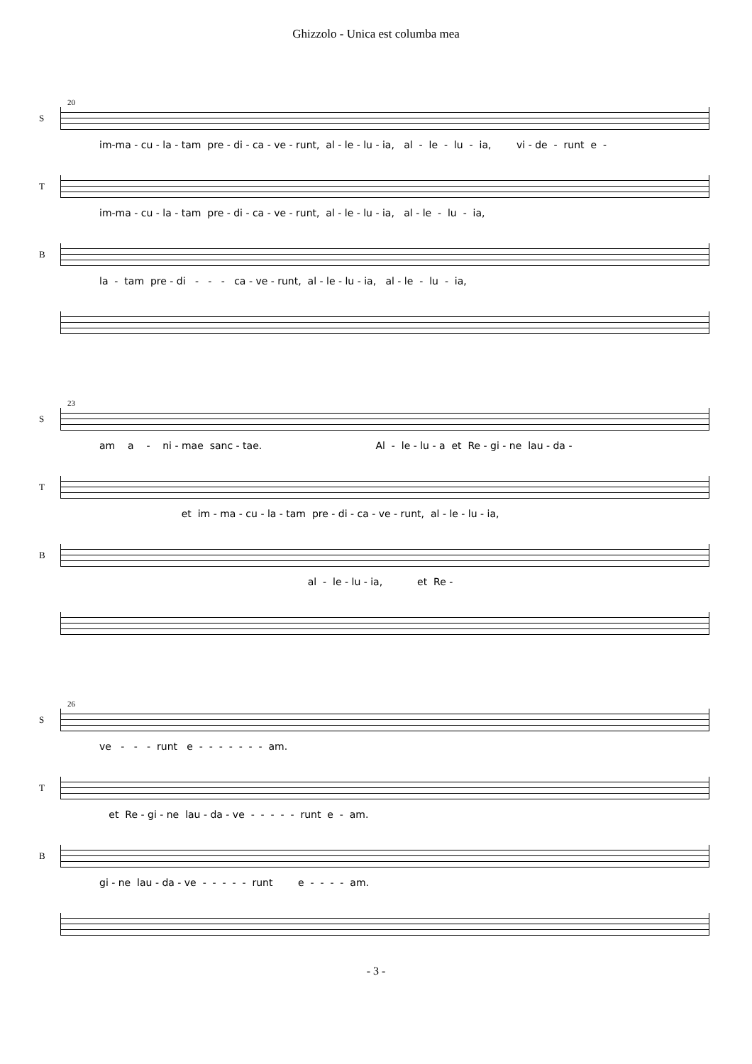Ghizzolo - Unica est columba mea
20
S
im-ma - cu - la - tam pre - di - ca - ve - runt, al - le - lu - ia, al - le - lu - ia, vi - de - runt e -
T
im-ma - cu - la - tam pre - di - ca - ve - runt, al - le - lu - ia, al - le - lu - ia,
B
la - tam pre - di - - - ca - ve - runt, al - le - lu - ia, al - le - lu - ia,
23
S
am a - ni - mae sanc - tae. Al - le - lu - a et Re - gi - ne lau - da -
T
et im - ma - cu - la - tam pre - di - ca - ve - runt, al - le - lu - ia,
B
al - le - lu - ia, et Re -
26
S
ve - - - runt e - - - - - - - am.
T
et Re - gi - ne lau - da - ve - - - - - runt e - am.
B
gi - ne lau - da - ve - - - - - runt e - - - - am.
- 3 -